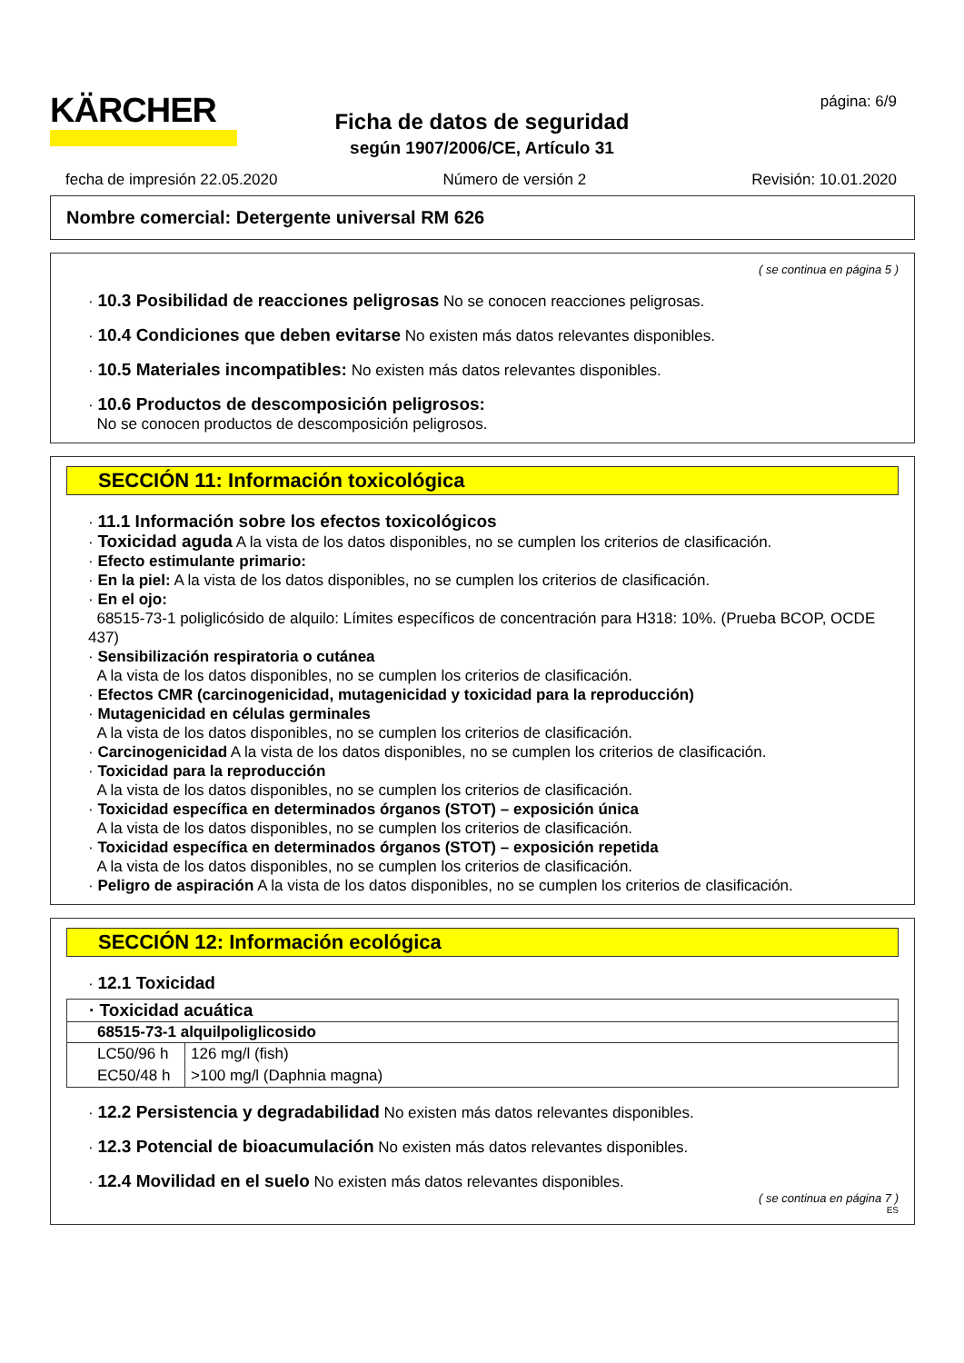KÄRCHER página: 6/9
Ficha de datos de seguridad
según 1907/2006/CE, Artículo 31
fecha de impresión 22.05.2020 Número de versión 2 Revisión: 10.01.2020
Nombre comercial: Detergente universal RM 626
( se continua en página 5 )
· 10.3 Posibilidad de reacciones peligrosas No se conocen reacciones peligrosas.
· 10.4 Condiciones que deben evitarse No existen más datos relevantes disponibles.
· 10.5 Materiales incompatibles: No existen más datos relevantes disponibles.
· 10.6 Productos de descomposición peligrosos:
No se conocen productos de descomposición peligrosos.
SECCIÓN 11: Información toxicológica
· 11.1 Información sobre los efectos toxicológicos
· Toxicidad aguda A la vista de los datos disponibles, no se cumplen los criterios de clasificación.
· Efecto estimulante primario:
· En la piel: A la vista de los datos disponibles, no se cumplen los criterios de clasificación.
· En el ojo:
68515-73-1 poliglicósido de alquilo: Límites específicos de concentración para H318: 10%. (Prueba BCOP, OCDE 437)
· Sensibilización respiratoria o cutánea
A la vista de los datos disponibles, no se cumplen los criterios de clasificación.
· Efectos CMR (carcinogenicidad, mutagenicidad y toxicidad para la reproducción)
· Mutagenicidad en células germinales
A la vista de los datos disponibles, no se cumplen los criterios de clasificación.
· Carcinogenicidad A la vista de los datos disponibles, no se cumplen los criterios de clasificación.
· Toxicidad para la reproducción
A la vista de los datos disponibles, no se cumplen los criterios de clasificación.
· Toxicidad específica en determinados órganos (STOT) – exposición única
A la vista de los datos disponibles, no se cumplen los criterios de clasificación.
· Toxicidad específica en determinados órganos (STOT) – exposición repetida
A la vista de los datos disponibles, no se cumplen los criterios de clasificación.
· Peligro de aspiración A la vista de los datos disponibles, no se cumplen los criterios de clasificación.
SECCIÓN 12: Información ecológica
· 12.1 Toxicidad
| · Toxicidad acuática | |
| --- | --- |
| 68515-73-1 alquilpoliglicosido | |
| LC50/96 h | 126 mg/l (fish) |
| EC50/48 h | >100 mg/l (Daphnia magna) |
· 12.2 Persistencia y degradabilidad No existen más datos relevantes disponibles.
· 12.3 Potencial de bioacumulación No existen más datos relevantes disponibles.
· 12.4 Movilidad en el suelo No existen más datos relevantes disponibles.
( se continua en página 7 )
ES